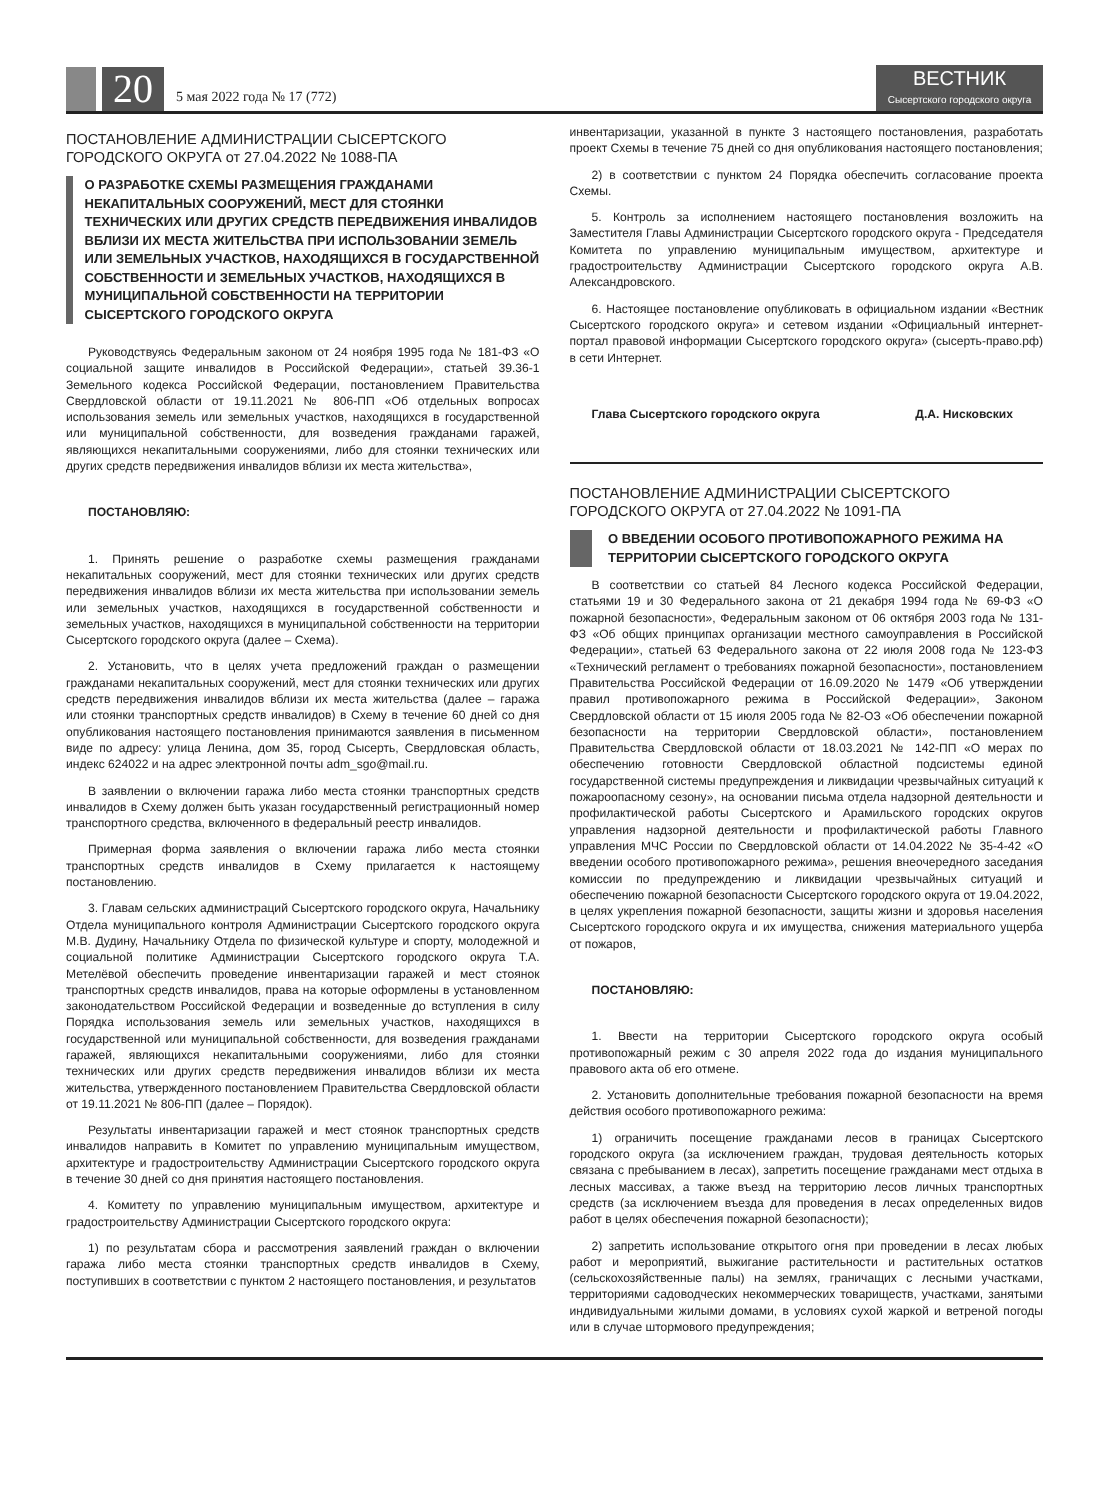20
5 мая 2022 года № 17 (772)
ВЕСТНИК
Сысертского городского округа
ПОСТАНОВЛЕНИЕ АДМИНИСТРАЦИИ СЫСЕРТСКОГО ГОРОДСКОГО ОКРУГА от 27.04.2022 № 1088-ПА
О РАЗРАБОТКЕ СХЕМЫ РАЗМЕЩЕНИЯ ГРАЖДАНАМИ НЕКАПИТАЛЬНЫХ СООРУЖЕНИЙ, МЕСТ ДЛЯ СТОЯНКИ ТЕХНИЧЕСКИХ ИЛИ ДРУГИХ СРЕДСТВ ПЕРЕДВИЖЕНИЯ ИНВАЛИДОВ ВБЛИЗИ ИХ МЕСТА ЖИТЕЛЬСТВА ПРИ ИСПОЛЬЗОВАНИИ ЗЕМЕЛЬ ИЛИ ЗЕМЕЛЬНЫХ УЧАСТКОВ, НАХОДЯЩИХСЯ В ГОСУДАРСТВЕННОЙ СОБСТВЕННОСТИ И ЗЕМЕЛЬНЫХ УЧАСТКОВ, НАХОДЯЩИХСЯ В МУНИЦИПАЛЬНОЙ СОБСТВЕННОСТИ НА ТЕРРИТОРИИ СЫСЕРТСКОГО ГОРОДСКОГО ОКРУГА
Руководствуясь Федеральным законом от 24 ноября 1995 года № 181-ФЗ «О социальной защите инвалидов в Российской Федерации», статьей 39.36-1 Земельного кодекса Российской Федерации, постановлением Правительства Свердловской области от 19.11.2021 № 806-ПП «Об отдельных вопросах использования земель или земельных участков, находящихся в государственной или муниципальной собственности, для возведения гражданами гаражей, являющихся некапитальными сооружениями, либо для стоянки технических или других средств передвижения инвалидов вблизи их места жительства»,
ПОСТАНОВЛЯЮ:
1. Принять решение о разработке схемы размещения гражданами некапитальных сооружений, мест для стоянки технических или других средств передвижения инвалидов вблизи их места жительства при использовании земель или земельных участков, находящихся в государственной собственности и земельных участков, находящихся в муниципальной собственности на территории Сысертского городского округа (далее – Схема).
2. Установить, что в целях учета предложений граждан о размещении гражданами некапитальных сооружений, мест для стоянки технических или других средств передвижения инвалидов вблизи их места жительства (далее – гаража или стоянки транспортных средств инвалидов) в Схему в течение 60 дней со дня опубликования настоящего постановления принимаются заявления в письменном виде по адресу: улица Ленина, дом 35, город Сысерть, Свердловская область, индекс 624022 и на адрес электронной почты adm_sgo@mail.ru.
В заявлении о включении гаража либо места стоянки транспортных средств инвалидов в Схему должен быть указан государственный регистрационный номер транспортного средства, включенного в федеральный реестр инвалидов.
Примерная форма заявления о включении гаража либо места стоянки транспортных средств инвалидов в Схему прилагается к настоящему постановлению.
3. Главам сельских администраций Сысертского городского округа, Начальнику Отдела муниципального контроля Администрации Сысертского городского округа М.В. Дудину, Начальнику Отдела по физической культуре и спорту, молодежной и социальной политике Администрации Сысертского городского округа Т.А. Метелёвой обеспечить проведение инвентаризации гаражей и мест стоянок транспортных средств инвалидов, права на которые оформлены в установленном законодательством Российской Федерации и возведенные до вступления в силу Порядка использования земель или земельных участков, находящихся в государственной или муниципальной собственности, для возведения гражданами гаражей, являющихся некапитальными сооружениями, либо для стоянки технических или других средств передвижения инвалидов вблизи их места жительства, утвержденного постановлением Правительства Свердловской области от 19.11.2021 № 806-ПП (далее – Порядок).
Результаты инвентаризации гаражей и мест стоянок транспортных средств инвалидов направить в Комитет по управлению муниципальным имуществом, архитектуре и градостроительству Администрации Сысертского городского округа в течение 30 дней со дня принятия настоящего постановления.
4. Комитету по управлению муниципальным имуществом, архитектуре и градостроительству Администрации Сысертского городского округа:
1) по результатам сбора и рассмотрения заявлений граждан о включении гаража либо места стоянки транспортных средств инвалидов в Схему, поступивших в соответствии с пунктом 2 настоящего постановления, и результатов
инвентаризации, указанной в пункте 3 настоящего постановления, разработать проект Схемы в течение 75 дней со дня опубликования настоящего постановления;
2) в соответствии с пунктом 24 Порядка обеспечить согласование проекта Схемы.
5. Контроль за исполнением настоящего постановления возложить на Заместителя Главы Администрации Сысертского городского округа - Председателя Комитета по управлению муниципальным имуществом, архитектуре и градостроительству Администрации Сысертского городского округа А.В. Александровского.
6. Настоящее постановление опубликовать в официальном издании «Вестник Сысертского городского округа» и сетевом издании «Официальный интернет-портал правовой информации Сысертского городского округа» (сысерть-право.рф) в сети Интернет.
Глава Сысертского городского округа Д.А. Нисковских
ПОСТАНОВЛЕНИЕ АДМИНИСТРАЦИИ СЫСЕРТСКОГО ГОРОДСКОГО ОКРУГА от 27.04.2022 № 1091-ПА
О ВВЕДЕНИИ ОСОБОГО ПРОТИВОПОЖАРНОГО РЕЖИМА НА ТЕРРИТОРИИ СЫСЕРТСКОГО ГОРОДСКОГО ОКРУГА
В соответствии со статьей 84 Лесного кодекса Российской Федерации, статьями 19 и 30 Федерального закона от 21 декабря 1994 года № 69-ФЗ «О пожарной безопасности», Федеральным законом от 06 октября 2003 года № 131-ФЗ «Об общих принципах организации местного самоуправления в Российской Федерации», статьей 63 Федерального закона от 22 июля 2008 года № 123-ФЗ «Технический регламент о требованиях пожарной безопасности», постановлением Правительства Российской Федерации от 16.09.2020 № 1479 «Об утверждении правил противопожарного режима в Российской Федерации», Законом Свердловской области от 15 июля 2005 года № 82-ОЗ «Об обеспечении пожарной безопасности на территории Свердловской области», постановлением Правительства Свердловской области от 18.03.2021 № 142-ПП «О мерах по обеспечению готовности Свердловской областной подсистемы единой государственной системы предупреждения и ликвидации чрезвычайных ситуаций к пожароопасному сезону», на основании письма отдела надзорной деятельности и профилактической работы Сысертского и Арамильского городских округов управления надзорной деятельности и профилактической работы Главного управления МЧС России по Свердловской области от 14.04.2022 № 35-4-42 «О введении особого противопожарного режима», решения внеочередного заседания комиссии по предупреждению и ликвидации чрезвычайных ситуаций и обеспечению пожарной безопасности Сысертского городского округа от 19.04.2022, в целях укрепления пожарной безопасности, защиты жизни и здоровья населения Сысертского городского округа и их имущества, снижения материального ущерба от пожаров,
ПОСТАНОВЛЯЮ:
1. Ввести на территории Сысертского городского округа особый противопожарный режим с 30 апреля 2022 года до издания муниципального правового акта об его отмене.
2. Установить дополнительные требования пожарной безопасности на время действия особого противопожарного режима:
1) ограничить посещение гражданами лесов в границах Сысертского городского округа (за исключением граждан, трудовая деятельность которых связана с пребыванием в лесах), запретить посещение гражданами мест отдыха в лесных массивах, а также въезд на территорию лесов личных транспортных средств (за исключением въезда для проведения в лесах определенных видов работ в целях обеспечения пожарной безопасности);
2) запретить использование открытого огня при проведении в лесах любых работ и мероприятий, выжигание растительности и растительных остатков (сельскохозяйственные палы) на землях, граничащих с лесными участками, территориями садоводческих некоммерческих товариществ, участками, занятыми индивидуальными жилыми домами, в условиях сухой жаркой и ветреной погоды или в случае штормового предупреждения;